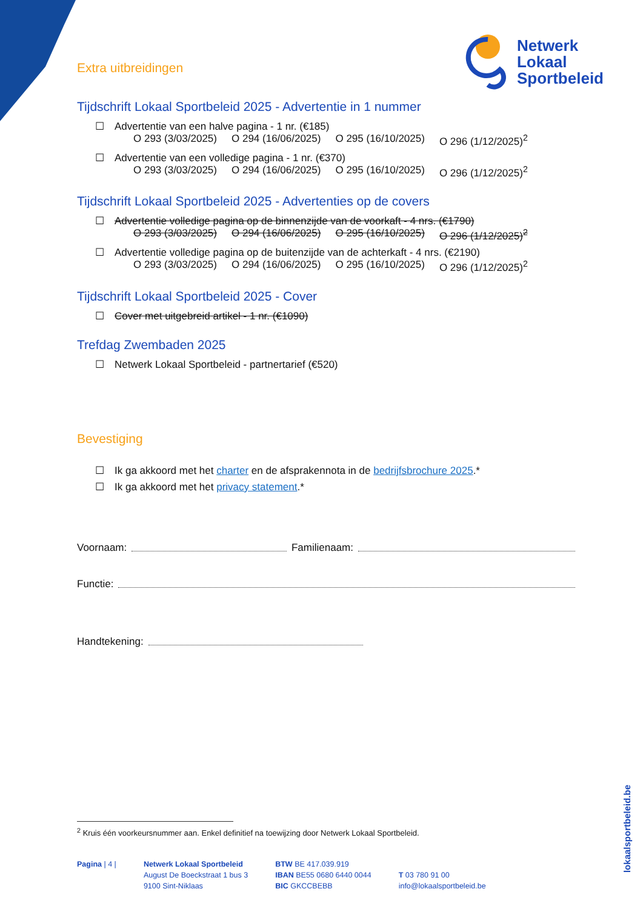Netwerk
Lokaal
Sportbeleid
Extra uitbreidingen
Tijdschrift Lokaal Sportbeleid 2025 - Advertentie in 1 nummer
☐ Advertentie van een halve pagina - 1 nr. (€185)
O 293 (3/03/2025) O 294 (16/06/2025) O 295 (16/10/2025) O 296 (1/12/2025)<sup>2</sup>
☐ Advertentie van een volledige pagina - 1 nr. (€370)
O 293 (3/03/2025) O 294 (16/06/2025) O 295 (16/10/2025) O 296 (1/12/2025)<sup>2</sup>
Tijdschrift Lokaal Sportbeleid 2025 - Advertenties op de covers
☐ Advertentie volledige pagina op de binnenzijde van de voorkaft - 4 nrs. (€1790)
O 293 (3/03/2025) O 294 (16/06/2025) O 295 (16/10/2025) O 296 (1/12/2025)<sup>2</sup>
☐ Advertentie volledige pagina op de buitenzijde van de achterkaft - 4 nrs. (€2190)
O 293 (3/03/2025) O 294 (16/06/2025) O 295 (16/10/2025) O 296 (1/12/2025)<sup>2</sup>
Tijdschrift Lokaal Sportbeleid 2025 - Cover
☐ Cover met uitgebreid artikel - 1 nr. (€1090)
Trefdag Zwembaden 2025
☐ Netwerk Lokaal Sportbeleid - partnertarief (€520)
Bevestiging
☐ Ik ga akkoord met het charter en de afsprakennota in de bedrijfsbrochure 2025.*
☐ Ik ga akkoord met het privacy statement.*
Voornaam: Familienaam:
Functie:
Handtekening:
<sup>2</sup> Kruis één voorkeursnummer aan. Enkel definitief na toewijzing door Netwerk Lokaal Sportbeleid.
Pagina | 4 | Netwerk Lokaal Sportbeleid
August De Boeckstraat 1 bus 3
9100 Sint-Niklaas
BTW BE 417.039.919
IBAN BE55 0680 6440 0044
BIC GKCCBEBB
T 03 780 91 00
info@lokaalsportbeleid.be
lokaalsportbeleid.be